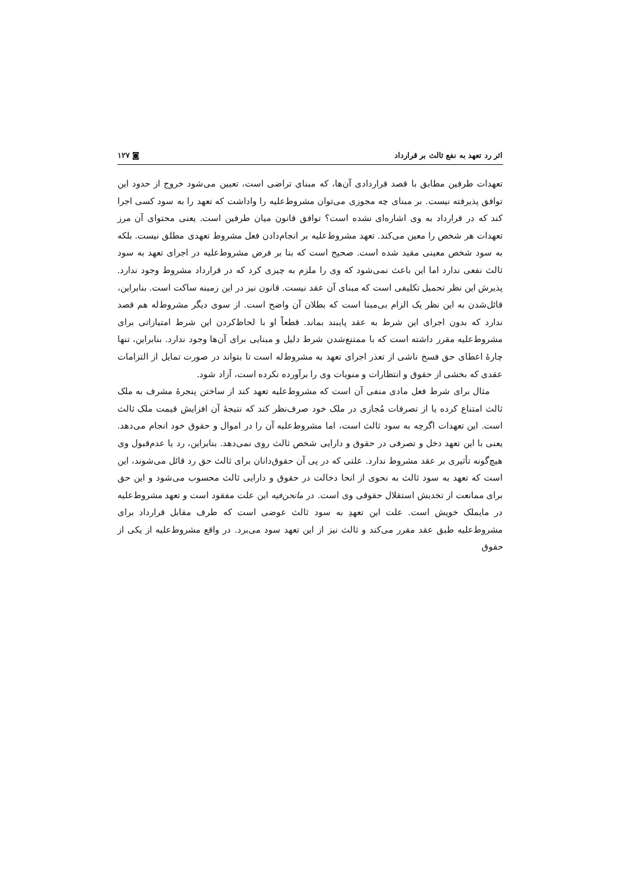اثر رد تعهد به نفع ثالث بر قرارداد ◙ ۱۲۷
تعهدات طرفین مطابق با قصد قراردادی آن‌ها، که مبنای تراضی است، تعیین می‌شود خروج از حدود این توافق پذیرفته نیست. بر مبنای چه مجوزی می‌توان مشروط‌علیه را واداشت که تعهد را به سود کسی اجرا کند که در قرارداد به وی اشاره‌ای نشده است؟ توافق قانون میان طرفین است. یعنی محتوای آن مرز تعهدات هر شخص را معین می‌کند. تعهد مشروط‌علیه بر انجام‌دادن فعل مشروط تعهدی مطلق نیست. بلکه به سود شخص معینی مقید شده است. صحیح است که بنا بر فرض مشروط‌علیه در اجرای تعهد به سود ثالث نفعی ندارد اما این باعث نمی‌شود که وی را ملزم به چیزی کرد که در قرارداد مشروط وجود ندارد. پذیرش این نظر تحمیل تکلیفی است که مبنای آن عقد نیست. قانون نیز در این زمینه ساکت است. بنابراین، قائل‌شدن به این نظر یک الزام بی‌مبنا است که بطلان آن واضح است. از سوی دیگر مشروط‌له هم قصد ندارد که بدون اجرای این شرط به عقد پایبند بماند. قطعاً او با لحاظ‌کردن این شرط امتیازاتی برای مشروط‌علیه مقرر داشته است که با ممتنع‌شدن شرط دلیل و مبنایی برای آن‌ها وجود ندارد. بنابراین، تنها چارهٔ اعطای حق فسخ ناشی از تعذر اجرای تعهد به مشروط‌له است تا بتواند در صورت تمایل از التزامات عقدی که بخشی از حقوق و انتظارات و منویات وی را برآورده نکرده است، آزاد شود.
مثال برای شرط فعل مادی منفی آن است که مشروط‌علیه تعهد کند از ساختن پنجرهٔ مشرف به ملک ثالث امتناع کرده یا از تصرفات مُجازی در ملک خود صرف‌نظر کند که نتیجهٔ آن افزایش قیمت ملک ثالث است. این تعهدات اگرچه به سود ثالث است، اما مشروط‌علیه آن را در اموال و حقوق خود انجام می‌دهد. یعنی با این تعهد دخل و تصرفی در حقوق و دارایی شخص ثالث روی نمی‌دهد. بنابراین، رد یا عدم‌قبول وی هیچ‌گونه تأثیری بر عقد مشروط ندارد. علتی که در پی آن حقوق‌دانان برای ثالث حق رد قائل می‌شوند، این است که تعهد به سود ثالث به نحوی از انحا دخالت در حقوق و دارایی ثالث محسوب می‌شود و این حق برای ممانعت از تخدیش استقلال حقوقی وی است. در مانحن‌فیه این علت مفقود است و تعهد مشروط‌علیه در مایملک خویش است. علت این تعهدِ به سود ثالث عوضی است که طرف مقابل قرارداد برای مشروط‌علیه طبق عقد مقرر می‌کند و ثالث نیز از این تعهد سود می‌برد. در واقع مشروط‌علیه از یکی از حقوق